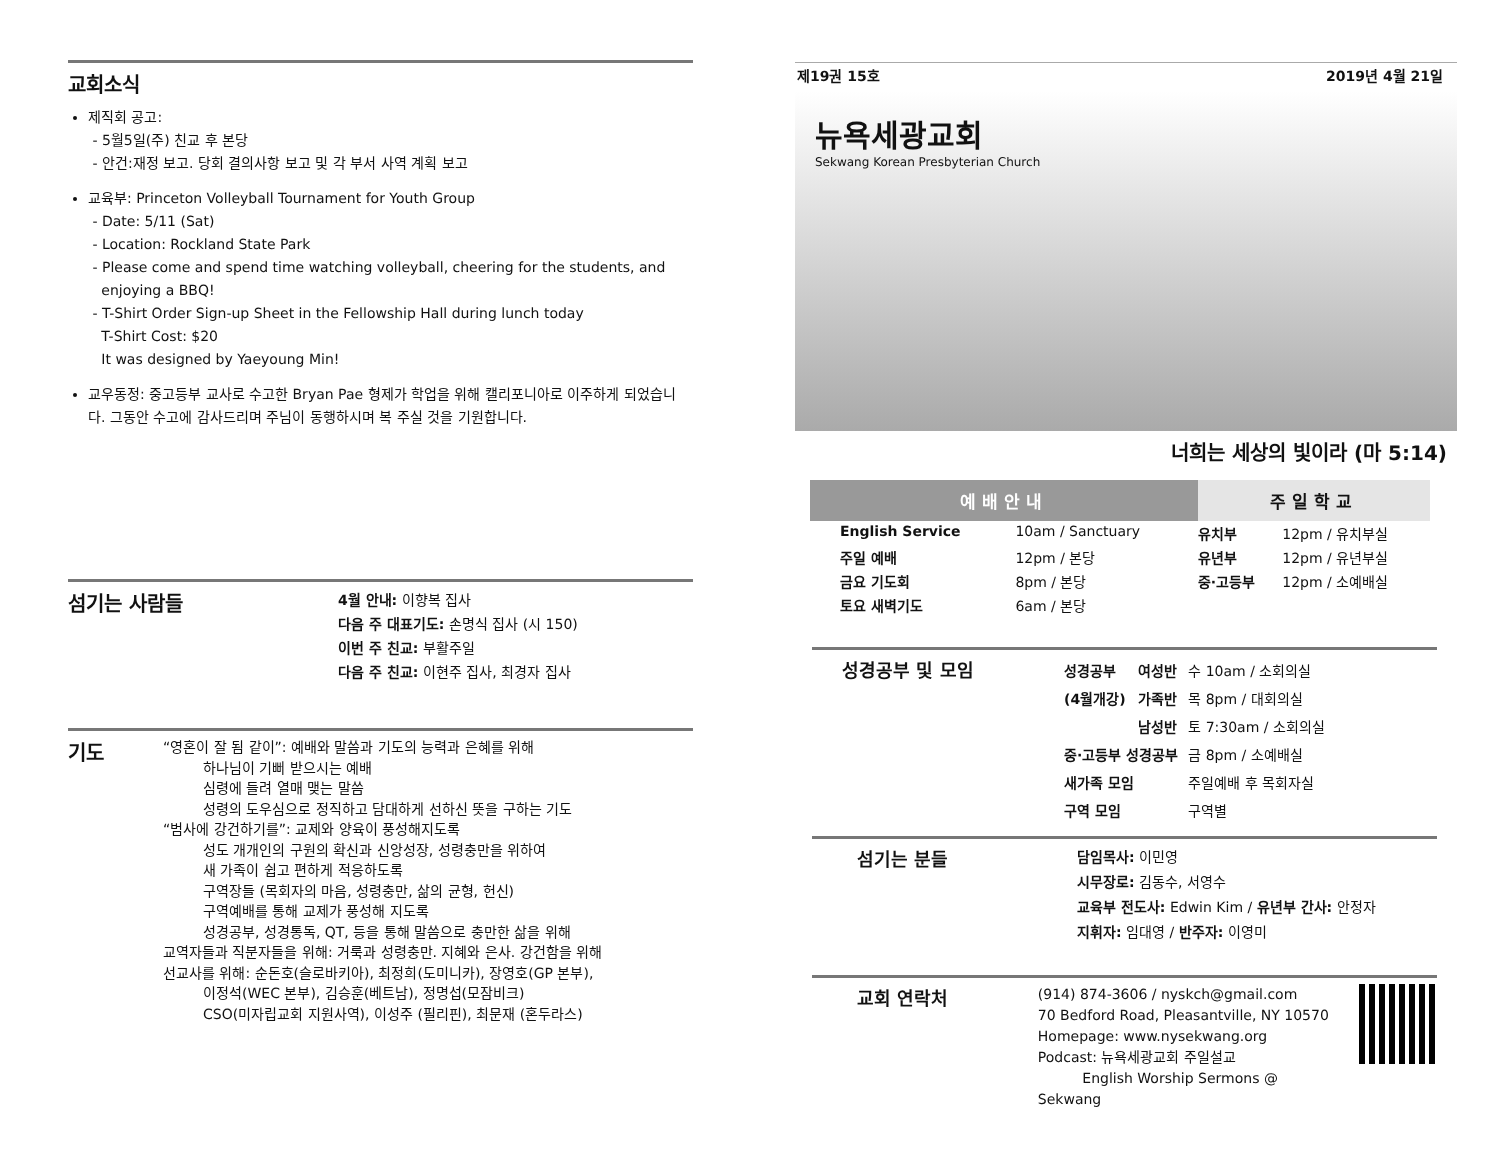교회소식
제직회 공고:
- 5월5일(주) 친교 후 본당
- 안건:재정 보고. 당회 결의사항 보고 및 각 부서 사역 계획 보고
교육부: Princeton Volleyball Tournament for Youth Group
- Date: 5/11 (Sat)
- Location: Rockland State Park
- Please come and spend time watching volleyball, cheering for the students, and
enjoying a BBQ!
- T-Shirt Order Sign-up Sheet in the Fellowship Hall during lunch today
T-Shirt Cost: $20
It was designed by Yaeyoung Min!
교우동정: 중고등부 교사로 수고한 Bryan Pae 형제가 학업을 위해 캘리포니아로 이주하게 되었습니다. 그동안 수고에 감사드리며 주님이 동행하시며 복 주실 것을 기원합니다.
섬기는 사람들
4월 안내: 이향복 집사
다음 주 대표기도: 손명식 집사 (시 150)
이번 주 친교: 부활주일
다음 주 친교: 이현주 집사, 최경자 집사
기도
“영혼이 잘 됨 같이”: 예배와 말씀과 기도의 능력과 은혜를 위해
하나님이 기뻐 받으시는 예배
심령에 들려 열매 맺는 말씀
성령의 도우심으로 정직하고 담대하게 선하신 뜻을 구하는 기도
“범사에 강건하기를”: 교제와 양육이 풍성해지도록
성도 개개인의 구원의 확신과 신앙성장, 성령충만을 위하여
새 가족이 쉽고 편하게 적응하도록
구역장들 (목회자의 마음, 성령충만, 삶의 균형, 헌신)
구역예배를 통해 교제가 풍성해 지도록
성경공부, 성경통독, QT, 등을 통해 말씀으로 충만한 삶을 위해
교역자들과 직분자들을 위해: 거룩과 성령충만. 지혜와 은사. 강건함을 위해
선교사를 위해: 순돈호(슬로바키아), 최정희(도미니카), 장영호(GP 본부),
이정석(WEC 본부), 김승훈(베트남), 정명섭(모잠비크)
CSO(미자립교회 지원사역), 이성주 (필리핀), 최문재 (혼두라스)
제19권 15호 2019년 4월 21일
뉴욕세광교회
Sekwang Korean Presbyterian Church
너희는 세상의 빛이라 (마 5:14)
| 예배안내 | | | 주일학교 | |
| --- | --- | --- | --- | --- |
| English Service | 10am / Sanctuary | | 유치부 | 12pm / 유치부실 |
| 주일 예배 | 12pm / 본당 | | 유년부 | 12pm / 유년부실 |
| 금요 기도회 | 8pm / 본당 | | 중·고등부 | 12pm / 소예배실 |
| 토요 새벽기도 | 6am / 본당 | | | |
성경공부 및 모임
| 성경공부 | 여성반 | 수 10am / 소회의실 |
| (4월개강) | 가족반 | 목 8pm / 대회의실 |
| | 남성반 | 토 7:30am / 소회의실 |
| 중·고등부 성경공부 | | 금 8pm / 소예배실 |
| 새가족 모임 | | 주일예배 후 목회자실 |
| 구역 모임 | | 구역별 |
섬기는 분들
담임목사: 이민영
시무장로: 김동수, 서영수
교육부 전도사: Edwin Kim / 유년부 간사: 안정자
지휘자: 임대영 / 반주자: 이영미
교회 연락처
(914) 874-3606 / nyskch@gmail.com
70 Bedford Road, Pleasantville, NY 10570
Homepage: www.nysekwang.org
Podcast: 뉴욕세광교회 주일설교
English Worship Sermons @ Sekwang